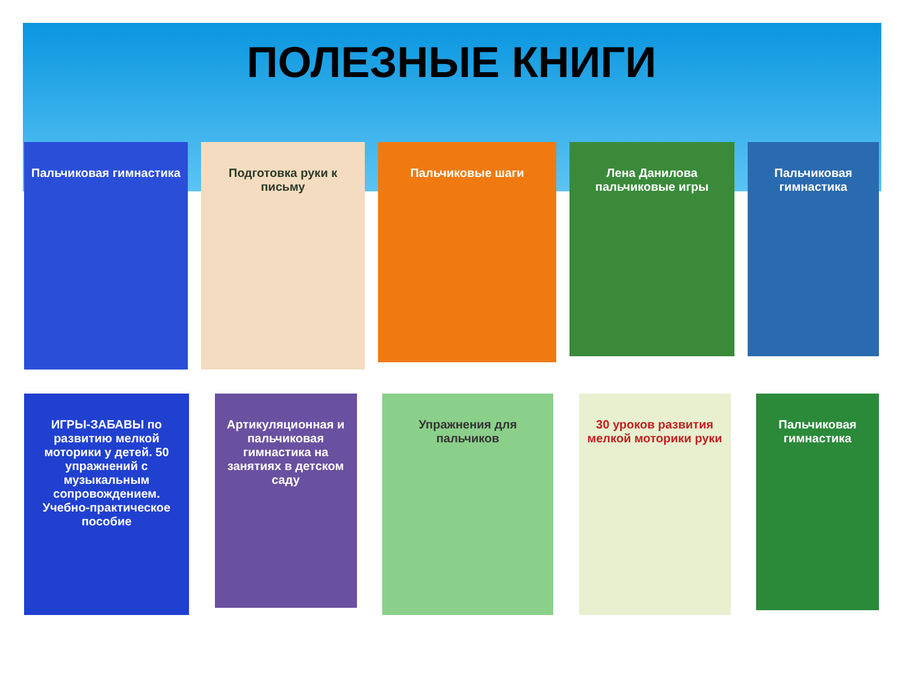ПОЛЕЗНЫЕ КНИГИ
Пальчиковая гимнастика Подготовка руки к письму
Пальчиковые шаги
Лена Данилова пальчиковые игры
Пальчиковая гимнастика
ИГРЫ-ЗАБАВЫ по развитию мелкой моторики у детей. 50 упражнений с музыкальным сопровождением. Учебно-практическое пособие
Артикуляционная и пальчиковая гимнастика на занятиях в детском саду
Упражнения для пальчиков
30 уроков развития мелкой моторики руки
Пальчиковая гимнастика